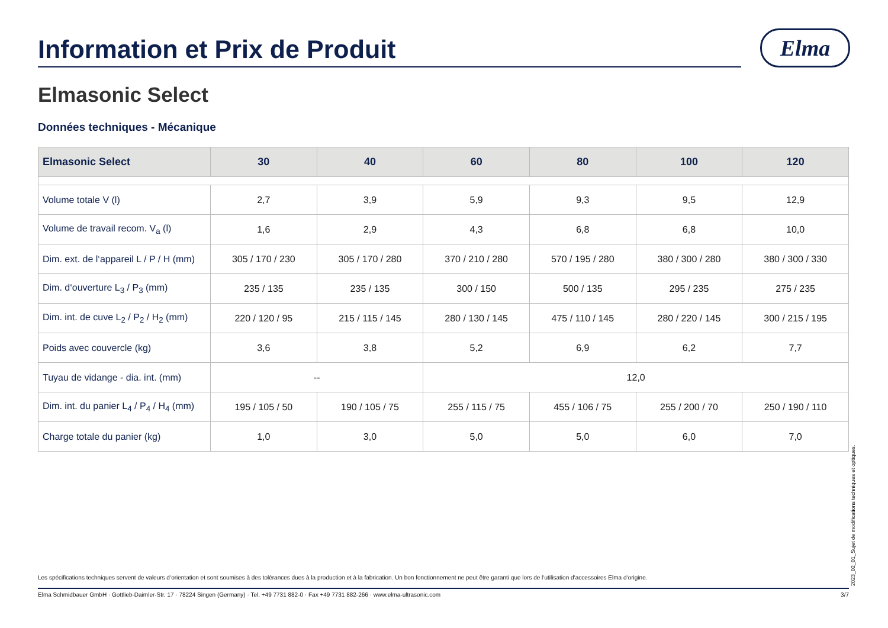Information et Prix de Produit
Elma
Elmasonic Select
Données techniques - Mécanique
| Elmasonic Select | 30 | 40 | 60 | 80 | 100 | 120 |
| --- | --- | --- | --- | --- | --- | --- |
| Volume totale V (l) | 2,7 | 3,9 | 5,9 | 9,3 | 9,5 | 12,9 |
| Volume de travail recom. V<sub>a</sub> (l) | 1,6 | 2,9 | 4,3 | 6,8 | 6,8 | 10,0 |
| Dim. ext. de l‘appareil L / P / H (mm) | 305 / 170 / 230 | 305 / 170 / 280 | 370 / 210 / 280 | 570 / 195 / 280 | 380 / 300 / 280 | 380 / 300 / 330 |
| Dim. d‘ouverture L<sub>3</sub> / P<sub>3</sub> (mm) | 235 / 135 | 235 / 135 | 300 / 150 | 500 / 135 | 295 / 235 | 275 / 235 |
| Dim. int. de cuve L<sub>2</sub> / P<sub>2</sub> / H<sub>2</sub> (mm) | 220 / 120 / 95 | 215 / 115 / 145 | 280 / 130 / 145 | 475 / 110 / 145 | 280 / 220 / 145 | 300 / 215 / 195 |
| Poids avec couvercle (kg) | 3,6 | 3,8 | 5,2 | 6,9 | 6,2 | 7,7 |
| Tuyau de vidange - dia. int. (mm) | -- | | 12,0 | | | |
| Dim. int. du panier L<sub>4</sub> / P<sub>4</sub> / H<sub>4</sub> (mm) | 195 / 105 / 50 | 190 / 105 / 75 | 255 / 115 / 75 | 455 / 106 / 75 | 255 / 200 / 70 | 250 / 190 / 110 |
| Charge totale du panier (kg) | 1,0 | 3,0 | 5,0 | 5,0 | 6,0 | 7,0 |
Les spécifications techniques servent de valeurs d‘orientation et sont soumises à des tolérances dues à la production et à la fabrication. Un bon fonctionnement ne peut être garanti que lors de l‘utilisation d‘accessoires Elma d‘origine.
Elma Schmidbauer GmbH · Gottlieb-Daimler-Str. 17 · 78224 Singen (Germany) · Tel. +49 7731 882-0 · Fax +49 7731 882-266 · www.elma-ultrasonic.com 3/7 2023_02_01_Sujet de modifications techniques et optiques.